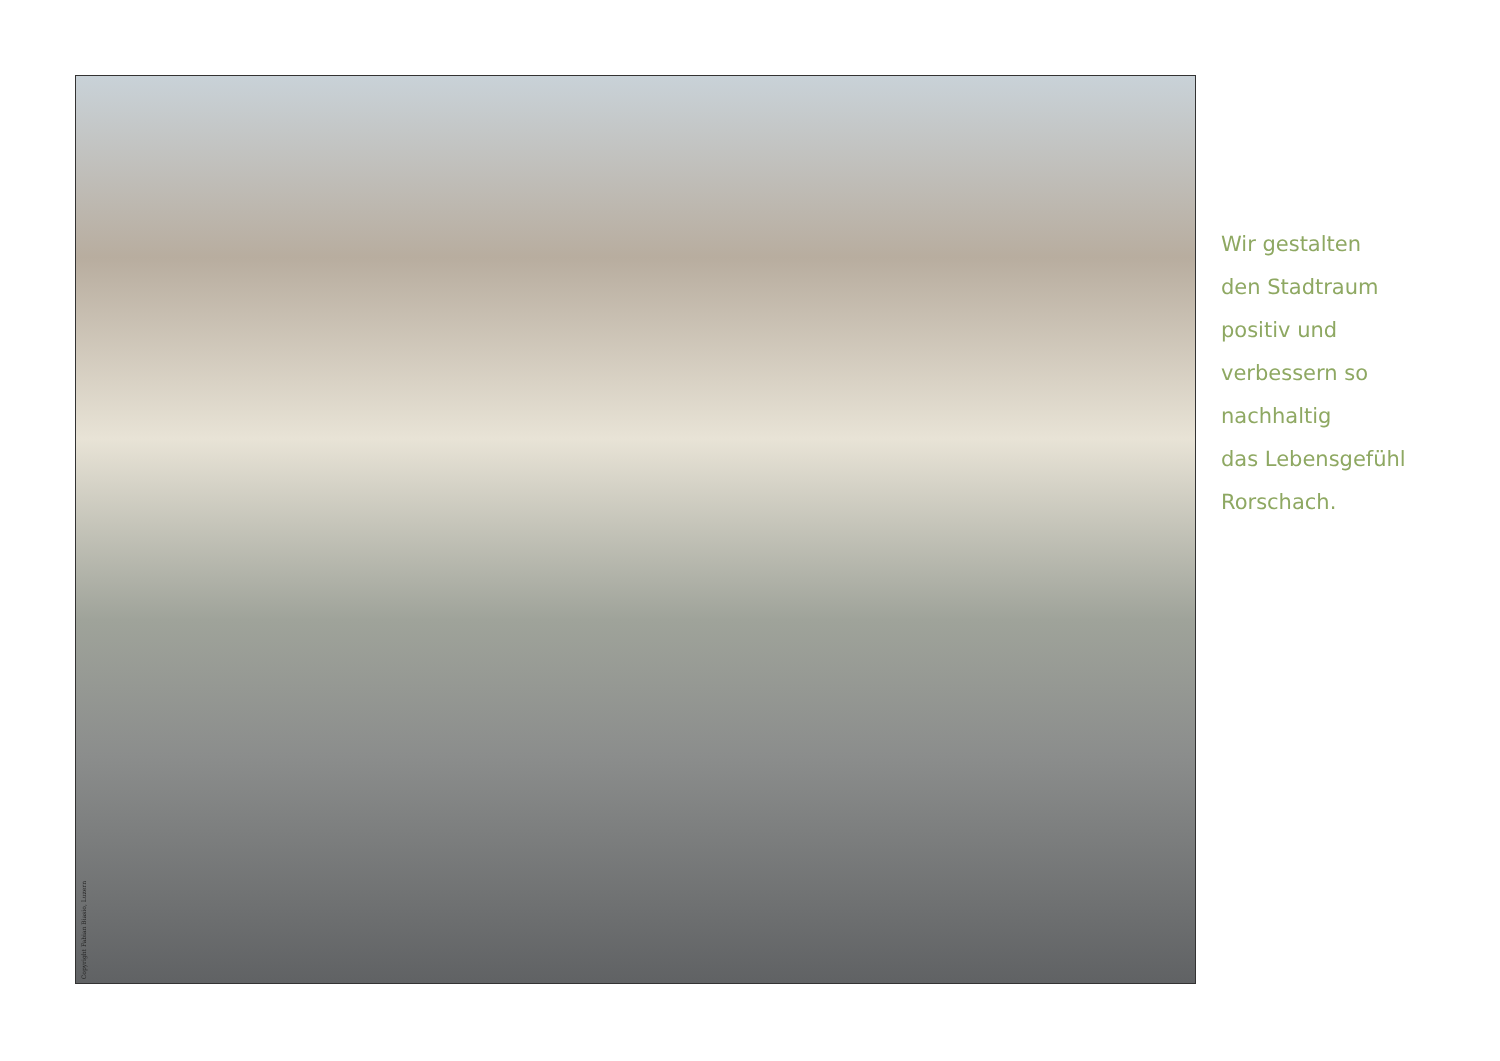Copyright Fabian Biasio, Luzern
Wir gestalten
den Stadtraum
positiv und
verbessern so
nachhaltig
das Lebensgefühl
Rorschach.